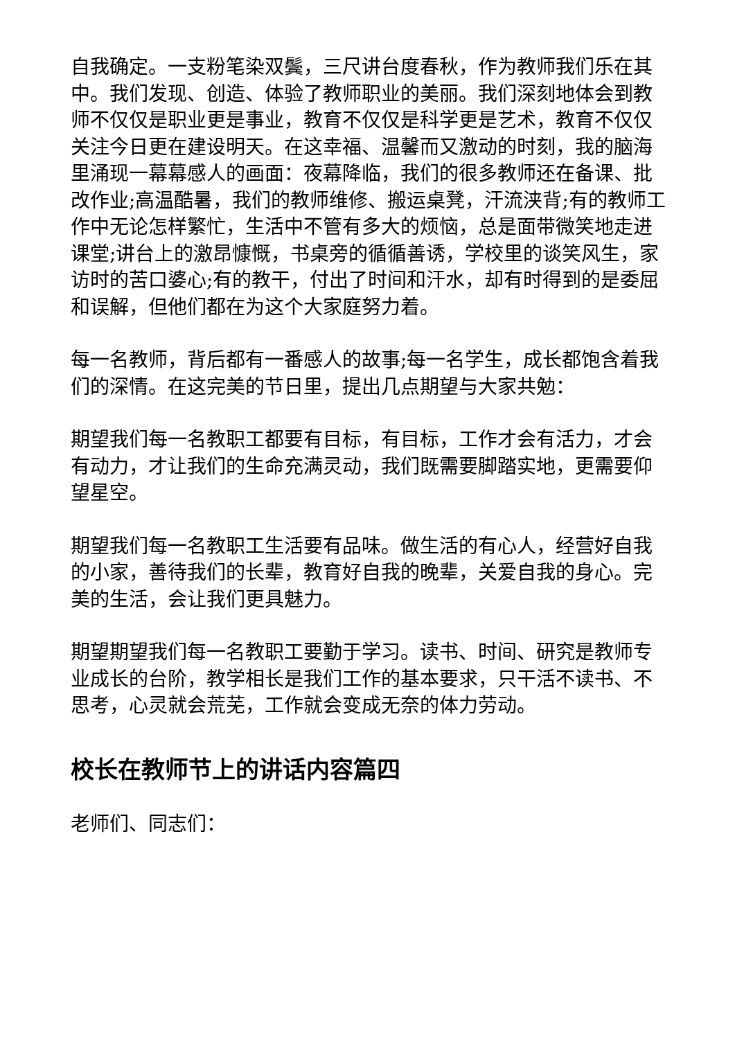自我确定。一支粉笔染双鬓，三尺讲台度春秋，作为教师我们乐在其中。我们发现、创造、体验了教师职业的美丽。我们深刻地体会到教师不仅仅是职业更是事业，教育不仅仅是科学更是艺术，教育不仅仅关注今日更在建设明天。在这幸福、温馨而又激动的时刻，我的脑海里涌现一幕幕感人的画面：夜幕降临，我们的很多教师还在备课、批改作业;高温酷暑，我们的教师维修、搬运桌凳，汗流浃背;有的教师工作中无论怎样繁忙，生活中不管有多大的烦恼，总是面带微笑地走进课堂;讲台上的激昂慷慨，书桌旁的循循善诱，学校里的谈笑风生，家访时的苦口婆心;有的教干，付出了时间和汗水，却有时得到的是委屈和误解，但他们都在为这个大家庭努力着。
每一名教师，背后都有一番感人的故事;每一名学生，成长都饱含着我们的深情。在这完美的节日里，提出几点期望与大家共勉：
期望我们每一名教职工都要有目标，有目标，工作才会有活力，才会有动力，才让我们的生命充满灵动，我们既需要脚踏实地，更需要仰望星空。
期望我们每一名教职工生活要有品味。做生活的有心人，经营好自我的小家，善待我们的长辈，教育好自我的晚辈，关爱自我的身心。完美的生活，会让我们更具魅力。
期望期望我们每一名教职工要勤于学习。读书、时间、研究是教师专业成长的台阶，教学相长是我们工作的基本要求，只干活不读书、不思考，心灵就会荒芜，工作就会变成无奈的体力劳动。
校长在教师节上的讲话内容篇四
老师们、同志们：